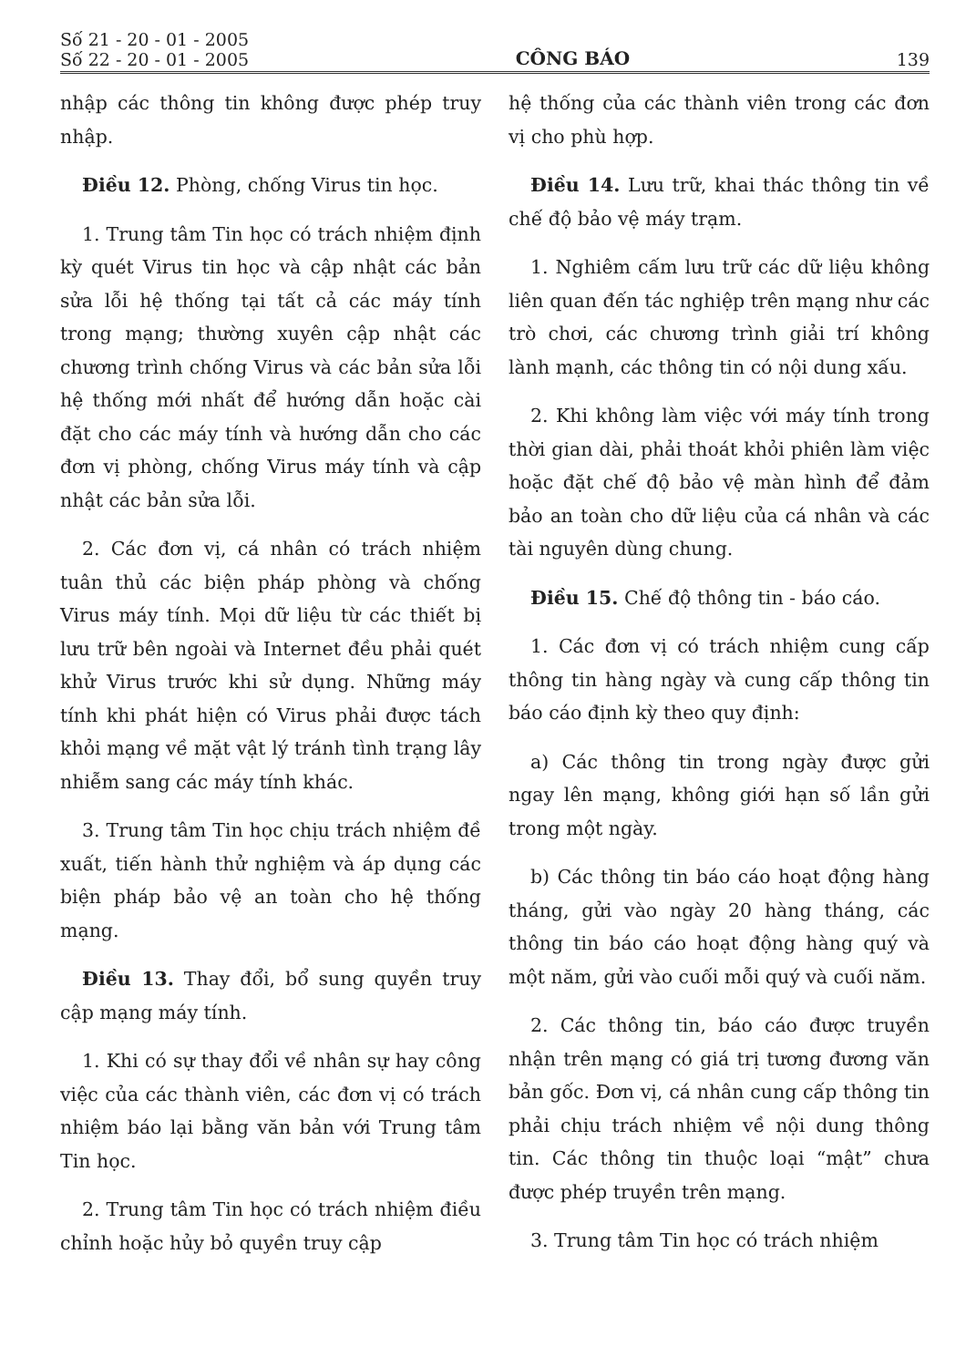Số 21 - 20 - 01 - 2005
Số 22 - 20 - 01 - 2005
CÔNG BÁO
139
nhập các thông tin không được phép truy nhập.
Điều 12. Phòng, chống Virus tin học.
1. Trung tâm Tin học có trách nhiệm định kỳ quét Virus tin học và cập nhật các bản sửa lỗi hệ thống tại tất cả các máy tính trong mạng; thường xuyên cập nhật các chương trình chống Virus và các bản sửa lỗi hệ thống mới nhất để hướng dẫn hoặc cài đặt cho các máy tính và hướng dẫn cho các đơn vị phòng, chống Virus máy tính và cập nhật các bản sửa lỗi.
2. Các đơn vị, cá nhân có trách nhiệm tuân thủ các biện pháp phòng và chống Virus máy tính. Mọi dữ liệu từ các thiết bị lưu trữ bên ngoài và Internet đều phải quét khử Virus trước khi sử dụng. Những máy tính khi phát hiện có Virus phải được tách khỏi mạng về mặt vật lý tránh tình trạng lây nhiễm sang các máy tính khác.
3. Trung tâm Tin học chịu trách nhiệm đề xuất, tiến hành thử nghiệm và áp dụng các biện pháp bảo vệ an toàn cho hệ thống mạng.
Điều 13. Thay đổi, bổ sung quyền truy cập mạng máy tính.
1. Khi có sự thay đổi về nhân sự hay công việc của các thành viên, các đơn vị có trách nhiệm báo lại bằng văn bản với Trung tâm Tin học.
2. Trung tâm Tin học có trách nhiệm điều chỉnh hoặc hủy bỏ quyền truy cập
hệ thống của các thành viên trong các đơn vị cho phù hợp.
Điều 14. Lưu trữ, khai thác thông tin về chế độ bảo vệ máy trạm.
1. Nghiêm cấm lưu trữ các dữ liệu không liên quan đến tác nghiệp trên mạng như các trò chơi, các chương trình giải trí không lành mạnh, các thông tin có nội dung xấu.
2. Khi không làm việc với máy tính trong thời gian dài, phải thoát khỏi phiên làm việc hoặc đặt chế độ bảo vệ màn hình để đảm bảo an toàn cho dữ liệu của cá nhân và các tài nguyên dùng chung.
Điều 15. Chế độ thông tin - báo cáo.
1. Các đơn vị có trách nhiệm cung cấp thông tin hàng ngày và cung cấp thông tin báo cáo định kỳ theo quy định:
a) Các thông tin trong ngày được gửi ngay lên mạng, không giới hạn số lần gửi trong một ngày.
b) Các thông tin báo cáo hoạt động hàng tháng, gửi vào ngày 20 hàng tháng, các thông tin báo cáo hoạt động hàng quý và một năm, gửi vào cuối mỗi quý và cuối năm.
2. Các thông tin, báo cáo được truyền nhận trên mạng có giá trị tương đương văn bản gốc. Đơn vị, cá nhân cung cấp thông tin phải chịu trách nhiệm về nội dung thông tin. Các thông tin thuộc loại “mật” chưa được phép truyền trên mạng.
3. Trung tâm Tin học có trách nhiệm